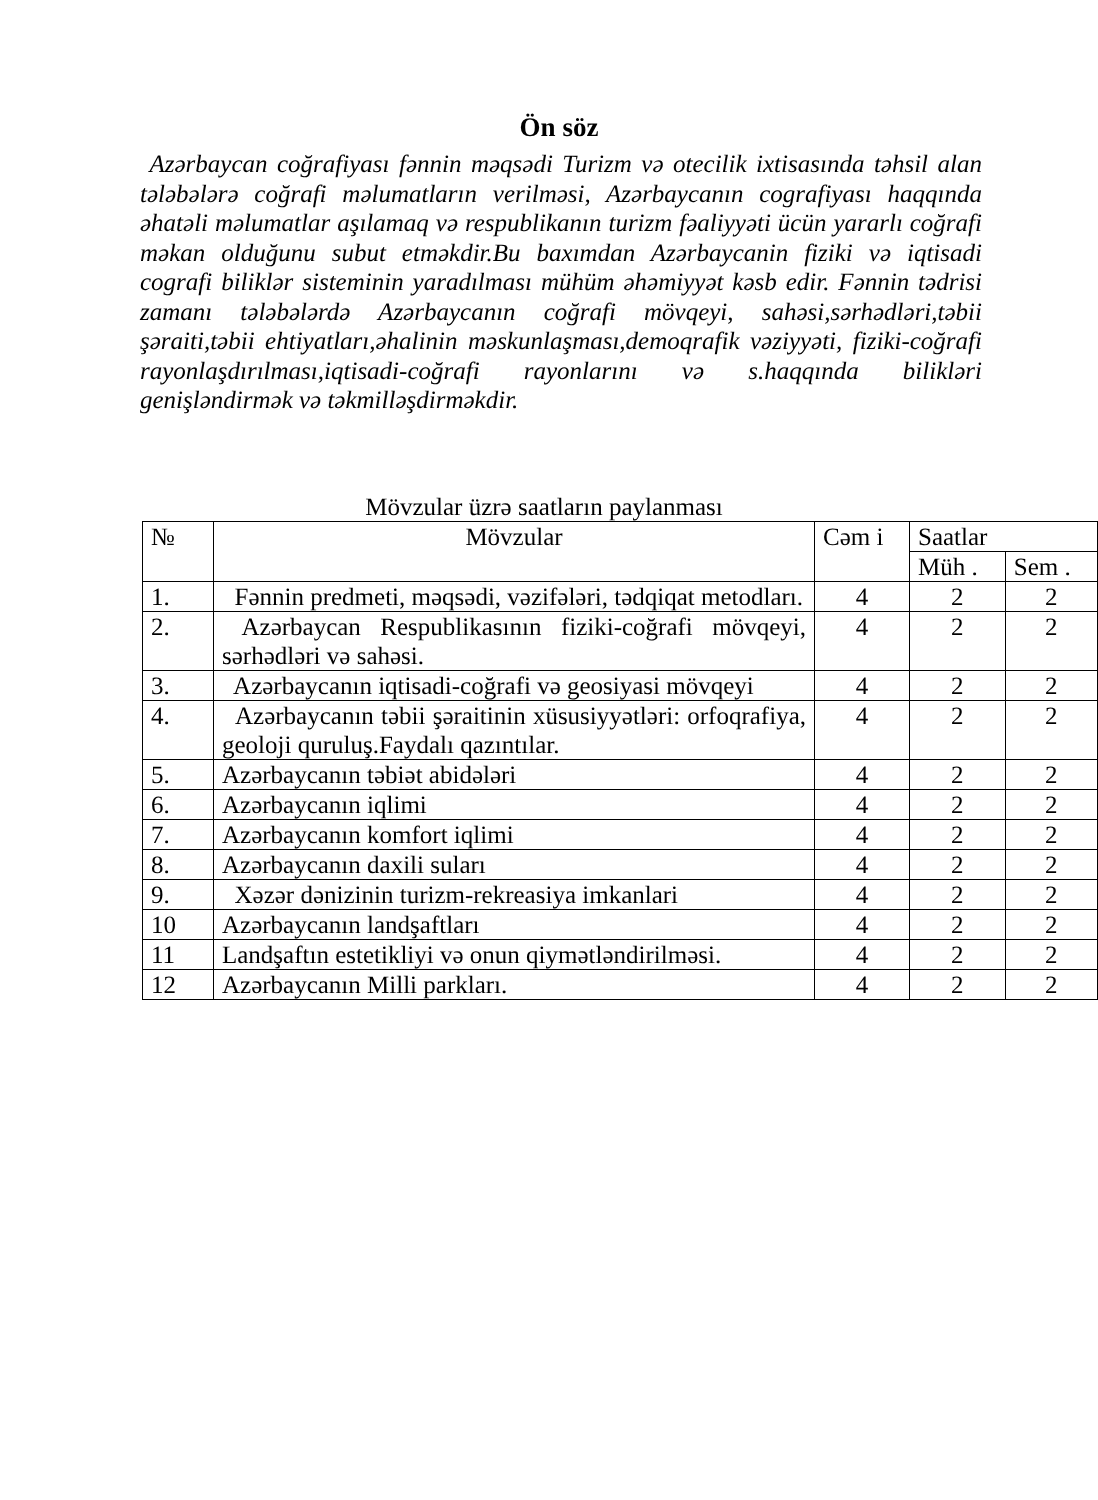Ön söz
Azərbaycan coğrafiyası fənnin məqsədi Turizm və otecilik ixtisasında təhsil alan tələbələrə coğrafi məlumatların verilməsi, Azərbaycanın cografiyası haqqında əhatəli məlumatlar aşılamaq və respublikanın turizm fəaliyyəti ücün yararlı coğrafi məkan olduğunu subut etməkdir.Bu baxımdan Azərbaycanin fiziki və iqtisadi cografi biliklər sisteminin yaradılması mühüm əhəmiyyət kəsb edir. Fənnin tədrisi zamanı tələbələrdə Azərbaycanın coğrafi mövqeyi, sahəsi,sərhədləri,təbii şəraiti,təbii ehtiyatları,əhalinin məskunlaşması,demoqrafik vəziyyəti, fiziki-coğrafi rayonlaşdırılması,iqtisadi-coğrafi rayonlarını və s.haqqında bilikləri genişləndirmək və təkmilləşdirməkdir.
Mövzular üzrə saatların paylanması
| № | Mövzular | Cəm i | Saatlar | |
| --- | --- | --- | --- | --- |
| | | | Müh . | Sem . |
| 1. | Fənnin predmeti, məqsədi, vəzifələri, tədqiqat metodları. | 4 | 2 | 2 |
| 2. | Azərbaycan Respublikasının fiziki-coğrafi mövqeyi, sərhədləri və sahəsi. | 4 | 2 | 2 |
| 3. | Azərbaycanın iqtisadi-coğrafi və geosiyasi mövqeyi | 4 | 2 | 2 |
| 4. | Azərbaycanın təbii şəraitinin xüsusiyyətləri: orfoqrafiya, geoloji quruluş.Faydalı qazıntılar. | 4 | 2 | 2 |
| 5. | Azərbaycanın təbiət abidələri | 4 | 2 | 2 |
| 6. | Azərbaycanın iqlimi | 4 | 2 | 2 |
| 7. | Azərbaycanın komfort iqlimi | 4 | 2 | 2 |
| 8. | Azərbaycanın daxili suları | 4 | 2 | 2 |
| 9. | Xəzər dənizinin turizm-rekreasiya imkanlari | 4 | 2 | 2 |
| 10 | Azərbaycanın landşaftları | 4 | 2 | 2 |
| 11 | Landşaftın estetikliyi və onun qiymətləndirilməsi. | 4 | 2 | 2 |
| 12 | Azərbaycanın Milli parkları. | 4 | 2 | 2 |